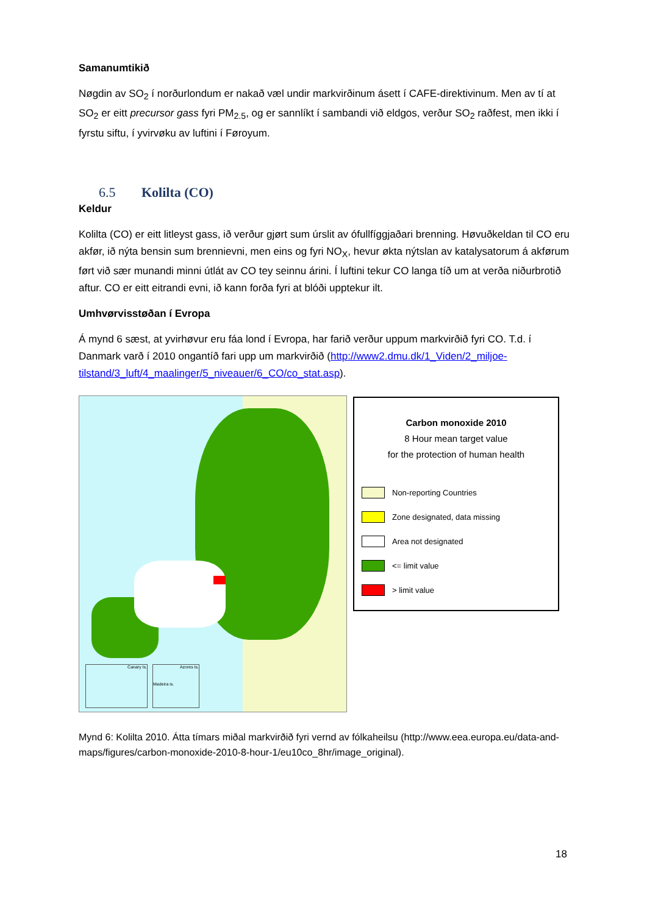Samanumtikið
Nøgdin av SO<sub>2</sub> í norðurlondum er nakað væl undir markvirðinum ásett í CAFE-direktivinum. Men av tí at SO<sub>2</sub> er eitt precursor gass fyri PM<sub>2.5</sub>, og er sannlíkt í sambandi við eldgos, verður SO<sub>2</sub> raðfest, men ikki í fyrstu siftu, í yvirvøku av luftini í Føroyum.
6.5 Kolilta (CO)
Keldur
Kolilta (CO) er eitt litleyst gass, ið verður gjørt sum úrslit av ófullfíggjaðari brenning. Høvuðkeldan til CO eru akfør, ið nýta bensin sum brennievni, men eins og fyri NO<sub>X</sub>, hevur økta nýtslan av katalysatorum á akførum ført við sær munandi minni útlát av CO tey seinnu árini. Í luftini tekur CO langa tíð um at verða niðurbrotið aftur. CO er eitt eitrandi evni, ið kann forða fyri at blóði upptekur ilt.
Umhvørvisstøðan í Evropa
Á mynd 6 sæst, at yvirhøvur eru fáa lond í Evropa, har farið verður uppum markvirðið fyri CO. T.d. í Danmark varð í 2010 ongantíð fari upp um markvirðið (http://www2.dmu.dk/1_Viden/2_miljoe-tilstand/3_luft/4_maalinger/5_niveauer/6_CO/co_stat.asp).
Canary Is.
Azores Is.
Madeira is.
Carbon monoxide 2010
8 Hour mean target value
for the protection of human health
Non-reporting Countries
Zone designated, data missing
Area not designated
<= limit value
> limit value
Mynd 6: Kolilta 2010. Átta tímars miðal markvirðið fyri vernd av fólkaheilsu (http://www.eea.europa.eu/data-and-maps/figures/carbon-monoxide-2010-8-hour-1/eu10co_8hr/image_original).
18